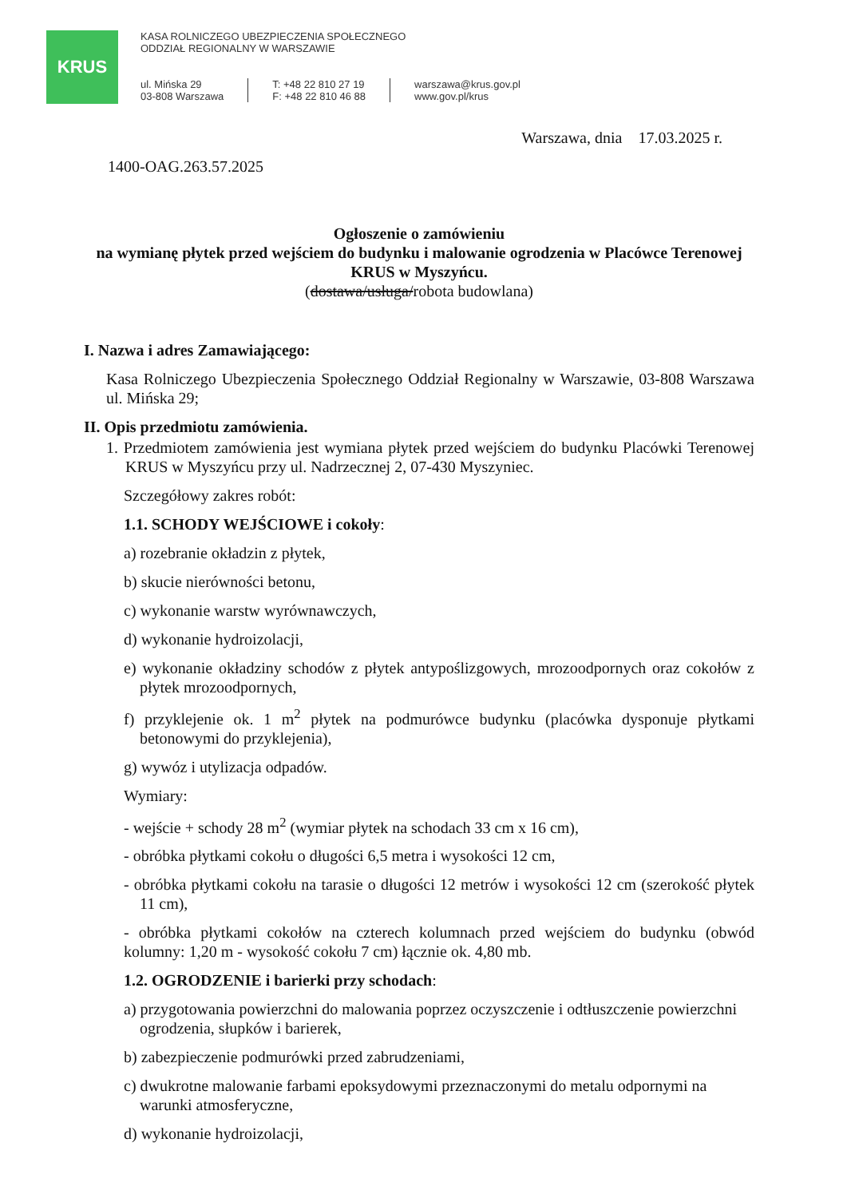KRUS
KASA ROLNICZEGO UBEZPIECZENIA SPOŁECZNEGO
ODDZIAŁ REGIONALNY W WARSZAWIE
ul. Mińska 29
03-808 Warszawa
T: +48 22 810 27 19
F: +48 22 810 46 88
warszawa@krus.gov.pl
www.gov.pl/krus
Warszawa, dnia 17.03.2025 r.
1400-OAG.263.57.2025
Ogłoszenie o zamówieniu
na wymianę płytek przed wejściem do budynku i malowanie ogrodzenia w Placówce Terenowej KRUS w Myszyńcu.
(dostawa/usługa/robota budowlana)
I. Nazwa i adres Zamawiającego:
Kasa Rolniczego Ubezpieczenia Społecznego Oddział Regionalny w Warszawie, 03-808 Warszawa ul. Mińska 29;
II. Opis przedmiotu zamówienia.
1. Przedmiotem zamówienia jest wymiana płytek przed wejściem do budynku Placówki Terenowej KRUS w Myszyńcu przy ul. Nadrzecznej 2, 07-430 Myszyniec.
Szczegółowy zakres robót:
1.1. SCHODY WEJŚCIOWE i cokoły:
a) rozebranie okładzin z płytek,
b) skucie nierówności betonu,
c) wykonanie warstw wyrównawczych,
d) wykonanie hydroizolacji,
e) wykonanie okładziny schodów z płytek antypoślizgowych, mrozoodpornych oraz cokołów z płytek mrozoodpornych,
f) przyklejenie ok. 1 m<sup>2</sup> płytek na podmurówce budynku (placówka dysponuje płytkami betonowymi do przyklejenia),
g) wywóz i utylizacja odpadów.
Wymiary:
- wejście + schody 28 m<sup>2</sup> (wymiar płytek na schodach 33 cm x 16 cm),
- obróbka płytkami cokołu o długości 6,5 metra i wysokości 12 cm,
- obróbka płytkami cokołu na tarasie o długości 12 metrów i wysokości 12 cm (szerokość płytek 11 cm),
- obróbka płytkami cokołów na czterech kolumnach przed wejściem do budynku (obwód kolumny: 1,20 m - wysokość cokołu 7 cm) łącznie ok. 4,80 mb.
1.2. OGRODZENIE i barierki przy schodach:
a) przygotowania powierzchni do malowania poprzez oczyszczenie i odtłuszczenie powierzchni ogrodzenia, słupków i barierek,
b) zabezpieczenie podmurówki przed zabrudzeniami,
c) dwukrotne malowanie farbami epoksydowymi przeznaczonymi do metalu odpornymi na warunki atmosferyczne,
d) wykonanie hydroizolacji,